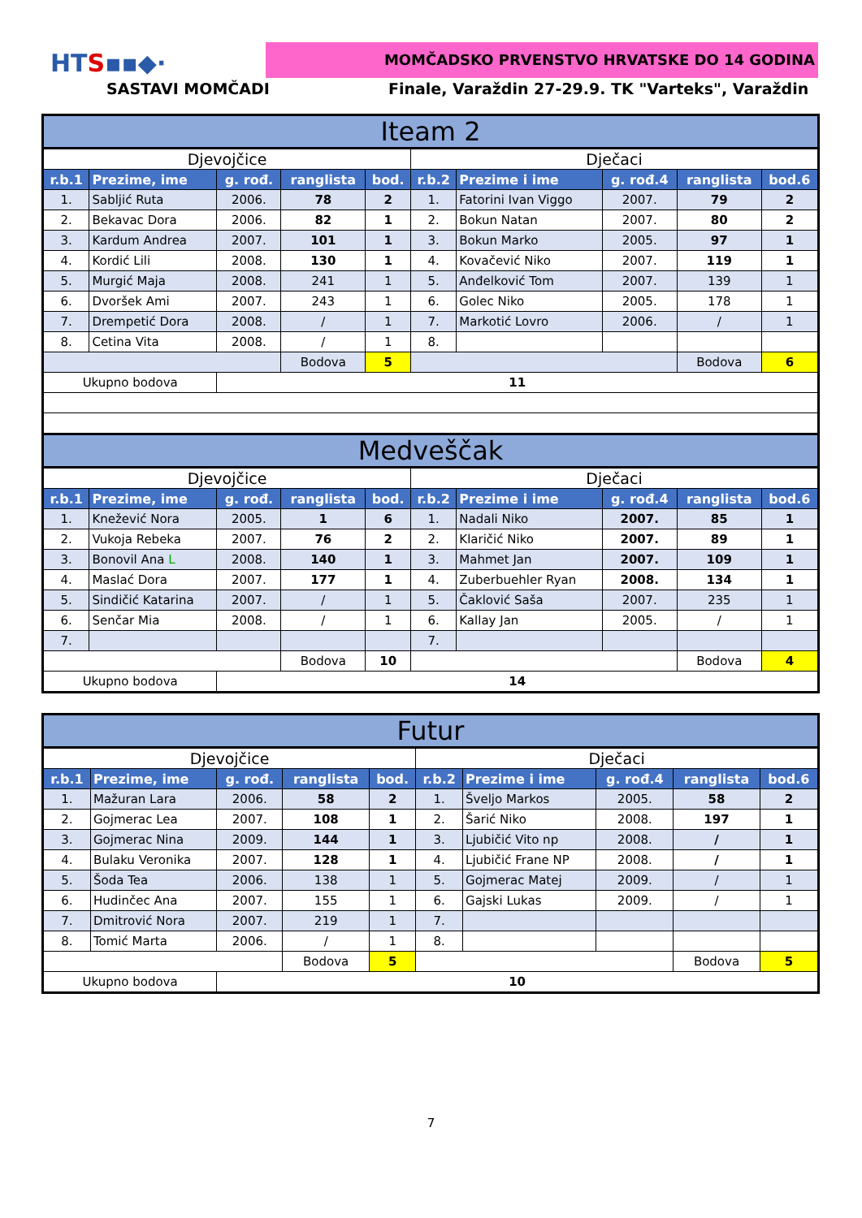HTS▪▪◆· MOMČADSKO PRVENSTVO HRVATSKE DO 14 GODINA
SASTAVI MOMČADI
Finale, Varaždin 27-29.9. TK "Varteks", Varaždin
| Iteam 2 | | | | | | | | | |
| Djevojčice | | | | | Dječaci | | | | |
| r.b.1 | Prezime, ime | g. rođ. | ranglista | bod. | r.b.2 | Prezime i ime | g. rođ.4 | ranglista | bod.6 |
| 1. | Sabljić Ruta | 2006. | 78 | 2 | 1. | Fatorini Ivan Viggo | 2007. | 79 | 2 |
| 2. | Bekavac Dora | 2006. | 82 | 1 | 2. | Bokun Natan | 2007. | 80 | 2 |
| 3. | Kardum Andrea | 2007. | 101 | 1 | 3. | Bokun Marko | 2005. | 97 | 1 |
| 4. | Kordić Lili | 2008. | 130 | 1 | 4. | Kovačević Niko | 2007. | 119 | 1 |
| 5. | Murgić Maja | 2008. | 241 | 1 | 5. | Anđelković Tom | 2007. | 139 | 1 |
| 6. | Dvoršek Ami | 2007. | 243 | 1 | 6. | Golec Niko | 2005. | 178 | 1 |
| 7. | Drempetić Dora | 2008. | / | 1 | 7. | Markotić Lovro | 2006. | / | 1 |
| 8. | Cetina Vita | 2008. | / | 1 | 8. | | | | |
| | | | Bodova | 5 | | | | Bodova | 6 |
| Ukupno bodova | | 11 | | | | | | | |
| Medveščak | | | | | | | | | |
| Djevojčice | | | | | Dječaci | | | | |
| r.b.1 | Prezime, ime | g. rođ. | ranglista | bod. | r.b.2 | Prezime i ime | g. rođ.4 | ranglista | bod.6 |
| 1. | Knežević Nora | 2005. | 1 | 6 | 1. | Nadali Niko | 2007. | 85 | 1 |
| 2. | Vukoja Rebeka | 2007. | 76 | 2 | 2. | Klaričić Niko | 2007. | 89 | 1 |
| 3. | Bonovil Ana L | 2008. | 140 | 1 | 3. | Mahmet Jan | 2007. | 109 | 1 |
| 4. | Maslać Dora | 2007. | 177 | 1 | 4. | Zuberbuehler Ryan | 2008. | 134 | 1 |
| 5. | Sindičić Katarina | 2007. | / | 1 | 5. | Čaklović Saša | 2007. | 235 | 1 |
| 6. | Senčar Mia | 2008. | / | 1 | 6. | Kallay Jan | 2005. | / | 1 |
| 7. | | | | | 7. | | | | |
| | | | Bodova | 10 | | | | Bodova | 4 |
| Ukupno bodova | | 14 | | | | | | | |
| Futur | | | | | | | | | |
| Djevojčice | | | | | Dječaci | | | | |
| r.b.1 | Prezime, ime | g. rođ. | ranglista | bod. | r.b.2 | Prezime i ime | g. rođ.4 | ranglista | bod.6 |
| 1. | Mažuran Lara | 2006. | 58 | 2 | 1. | Šveljo Markos | 2005. | 58 | 2 |
| 2. | Gojmerac Lea | 2007. | 108 | 1 | 2. | Šarić Niko | 2008. | 197 | 1 |
| 3. | Gojmerac Nina | 2009. | 144 | 1 | 3. | Ljubičić Vito np | 2008. | / | 1 |
| 4. | Bulaku Veronika | 2007. | 128 | 1 | 4. | Ljubičić Frane NP | 2008. | / | 1 |
| 5. | Šoda Tea | 2006. | 138 | 1 | 5. | Gojmerac Matej | 2009. | / | 1 |
| 6. | Hudinčec Ana | 2007. | 155 | 1 | 6. | Gajski Lukas | 2009. | / | 1 |
| 7. | Dmitrović Nora | 2007. | 219 | 1 | 7. | | | | |
| 8. | Tomić Marta | 2006. | / | 1 | 8. | | | | |
| | | | Bodova | 5 | | | | Bodova | 5 |
| Ukupno bodova | | 10 | | | | | | | |
7